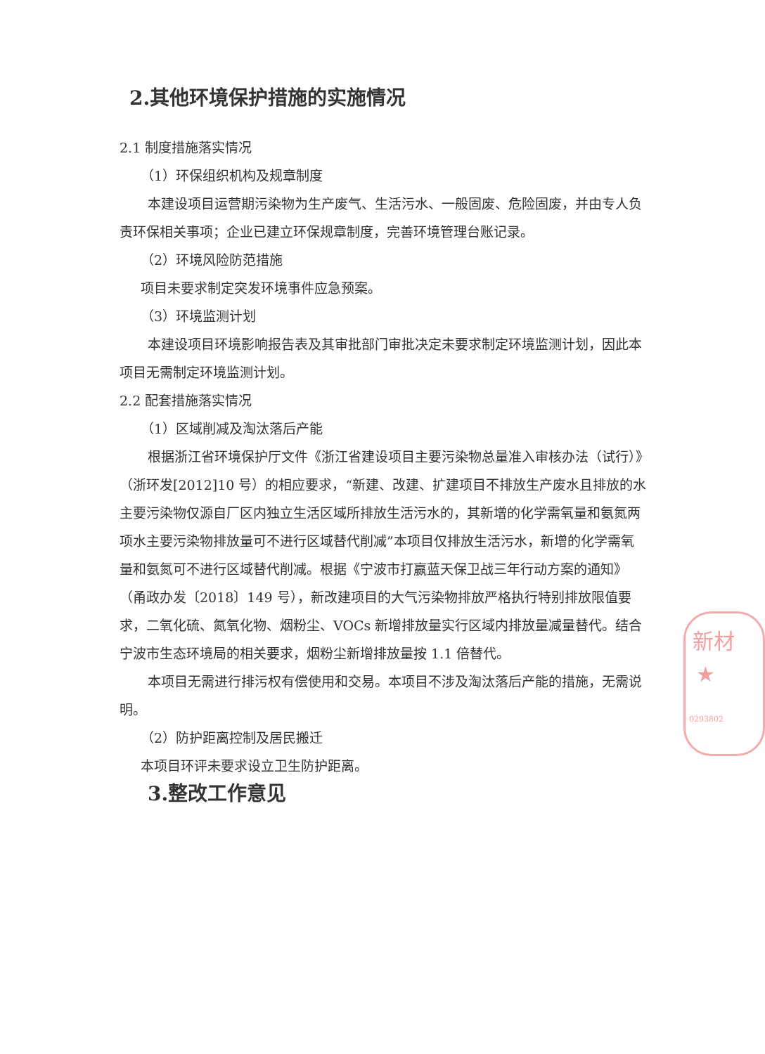2.其他环境保护措施的实施情况
2.1 制度措施落实情况
（1）环保组织机构及规章制度
本建设项目运营期污染物为生产废气、生活污水、一般固废、危险固废，并由专人负责环保相关事项；企业已建立环保规章制度，完善环境管理台账记录。
（2）环境风险防范措施
项目未要求制定突发环境事件应急预案。
（3）环境监测计划
本建设项目环境影响报告表及其审批部门审批决定未要求制定环境监测计划，因此本项目无需制定环境监测计划。
2.2 配套措施落实情况
（1）区域削减及淘汰落后产能
根据浙江省环境保护厅文件《浙江省建设项目主要污染物总量准入审核办法（试行）》（浙环发[2012]10 号）的相应要求，“新建、改建、扩建项目不排放生产废水且排放的水主要污染物仅源自厂区内独立生活区域所排放生活污水的，其新增的化学需氧量和氨氮两项水主要污染物排放量可不进行区域替代削减”本项目仅排放生活污水，新增的化学需氧量和氨氮可不进行区域替代削减。根据《宁波市打赢蓝天保卫战三年行动方案的通知》（甬政办发〔2018〕149 号），新改建项目的大气污染物排放严格执行特别排放限值要求，二氧化硫、氮氧化物、烟粉尘、VOCs 新增排放量实行区域内排放量减量替代。结合宁波市生态环境局的相关要求，烟粉尘新增排放量按 1.1 倍替代。
本项目无需进行排污权有偿使用和交易。本项目不涉及淘汰落后产能的措施，无需说明。
（2）防护距离控制及居民搬迁
本项目环评未要求设立卫生防护距离。
3.整改工作意见
新材
★
0293802